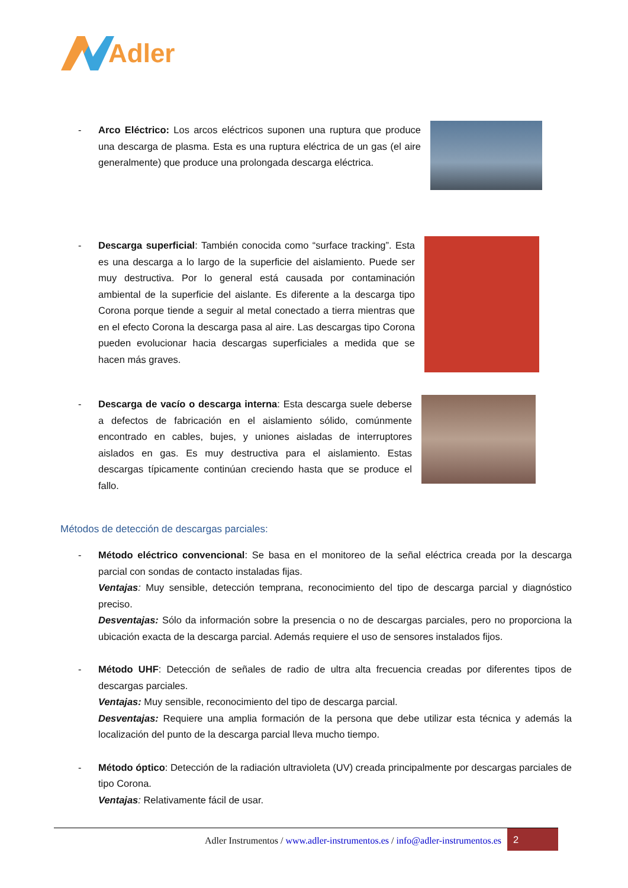Adler
- Arco Eléctrico: Los arcos eléctricos suponen una ruptura que produce una descarga de plasma. Esta es una ruptura eléctrica de un gas (el aire generalmente) que produce una prolongada descarga eléctrica.
- Descarga superficial: También conocida como “surface tracking”. Esta es una descarga a lo largo de la superficie del aislamiento. Puede ser muy destructiva. Por lo general está causada por contaminación ambiental de la superficie del aislante. Es diferente a la descarga tipo Corona porque tiende a seguir al metal conectado a tierra mientras que en el efecto Corona la descarga pasa al aire. Las descargas tipo Corona pueden evolucionar hacia descargas superficiales a medida que se hacen más graves.
- Descarga de vacío o descarga interna: Esta descarga suele deberse a defectos de fabricación en el aislamiento sólido, comúnmente encontrado en cables, bujes, y uniones aisladas de interruptores aislados en gas. Es muy destructiva para el aislamiento. Estas descargas típicamente continúan creciendo hasta que se produce el fallo.
Métodos de detección de descargas parciales:
- Método eléctrico convencional: Se basa en el monitoreo de la señal eléctrica creada por la descarga parcial con sondas de contacto instaladas fijas.
Ventajas: Muy sensible, detección temprana, reconocimiento del tipo de descarga parcial y diagnóstico preciso.
Desventajas: Sólo da información sobre la presencia o no de descargas parciales, pero no proporciona la ubicación exacta de la descarga parcial. Además requiere el uso de sensores instalados fijos.
- Método UHF: Detección de señales de radio de ultra alta frecuencia creadas por diferentes tipos de descargas parciales.
Ventajas: Muy sensible, reconocimiento del tipo de descarga parcial.
Desventajas: Requiere una amplia formación de la persona que debe utilizar esta técnica y además la localización del punto de la descarga parcial lleva mucho tiempo.
- Método óptico: Detección de la radiación ultravioleta (UV) creada principalmente por descargas parciales de tipo Corona.
Ventajas: Relativamente fácil de usar.
Adler Instrumentos / www.adler-instrumentos.es / info@adler-instrumentos.es
2